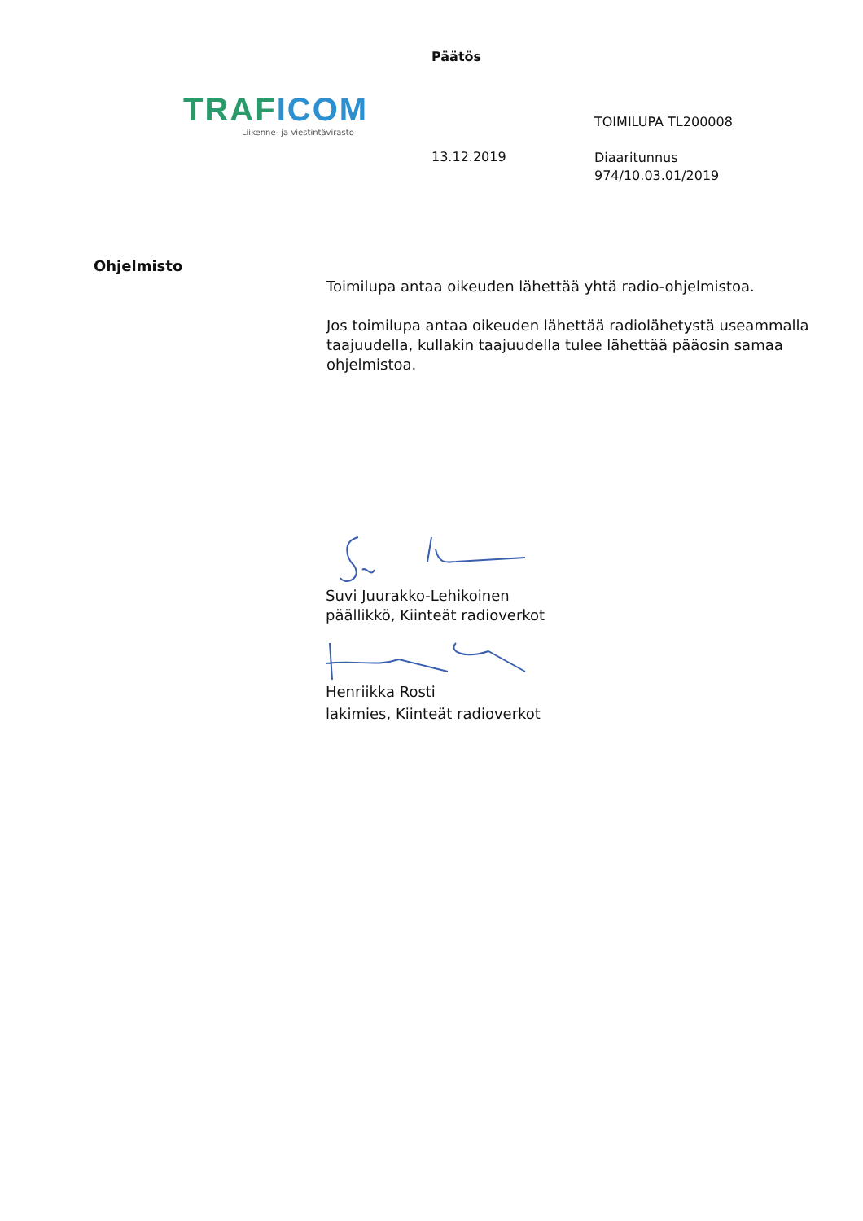Päätös
TRAFICOM
Liikenne- ja viestintävirasto
TOIMILUPA TL200008
13.12.2019
Diaaritunnus
974/10.03.01/2019
Ohjelmisto
Toimilupa antaa oikeuden lähettää yhtä radio-ohjelmistoa.
Jos toimilupa antaa oikeuden lähettää radiolähetystä useammalla taajuudella, kullakin taajuudella tulee lähettää pääosin samaa ohjelmistoa.
Suvi Juurakko-Lehikoinen
päällikkö, Kiinteät radioverkot
Henriikka Rosti
lakimies, Kiinteät radioverkot